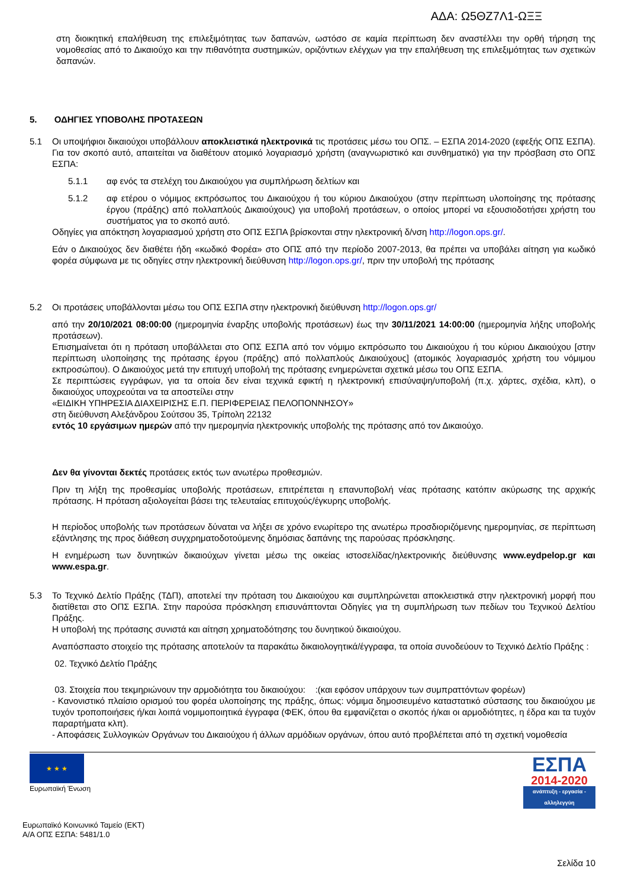ΑΔΑ: Ω5ΘΖ7Λ1-ΩΞΞ
στη διοικητική επαλήθευση της επιλεξιμότητας των δαπανών, ωστόσο σε καμία περίπτωση δεν αναστέλλει την ορθή τήρηση της νομοθεσίας από το Δικαιούχο και την πιθανότητα συστημικών, οριζόντιων ελέγχων για την επαλήθευση της επιλεξιμότητας των σχετικών δαπανών.
5. ΟΔΗΓΙΕΣ ΥΠΟΒΟΛΗΣ ΠΡΟΤΑΣΕΩΝ
5.1 Οι υποψήφιοι δικαιούχοι υποβάλλουν αποκλειστικά ηλεκτρονικά τις προτάσεις μέσω του ΟΠΣ. – ΕΣΠΑ 2014-2020 (εφεξής ΟΠΣ ΕΣΠΑ). Για τον σκοπό αυτό, απαιτείται να διαθέτουν ατομικό λογαριασμό χρήστη (αναγνωριστικό και συνθηματικό) για την πρόσβαση στο ΟΠΣ ΕΣΠΑ:
5.1.1 αφ ενός τα στελέχη του Δικαιούχου για συμπλήρωση δελτίων και
5.1.2 αφ ετέρου ο νόμιμος εκπρόσωπος του Δικαιούχου ή του κύριου Δικαιούχου (στην περίπτωση υλοποίησης της πρότασης έργου (πράξης) από πολλαπλούς Δικαιούχους) για υποβολή προτάσεων, ο οποίος μπορεί να εξουσιοδοτήσει χρήστη του συστήματος για το σκοπό αυτό.
Οδηγίες για απόκτηση λογαριασμού χρήστη στο ΟΠΣ ΕΣΠΑ βρίσκονται στην ηλεκτρονική δ/νση http://logon.ops.gr/.
Εάν ο Δικαιούχος δεν διαθέτει ήδη «κωδικό Φορέα» στο ΟΠΣ από την περίοδο 2007-2013, θα πρέπει να υποβάλει αίτηση για κωδικό φορέα σύμφωνα με τις οδηγίες στην ηλεκτρονική διεύθυνση http://logon.ops.gr/, πριν την υποβολή της πρότασης
5.2 Οι προτάσεις υποβάλλονται μέσω του ΟΠΣ ΕΣΠΑ στην ηλεκτρονική διεύθυνση http://logon.ops.gr/
από την 20/10/2021 08:00:00 (ημερομηνία έναρξης υποβολής προτάσεων) έως την 30/11/2021 14:00:00 (ημερομηνία λήξης υποβολής προτάσεων).
Επισημαίνεται ότι η πρόταση υποβάλλεται στο ΟΠΣ ΕΣΠΑ από τον νόμιμο εκπρόσωπο του Δικαιούχου ή του κύριου Δικαιούχου [στην περίπτωση υλοποίησης της πρότασης έργου (πράξης) από πολλαπλούς Δικαιούχους] (ατομικός λογαριασμός χρήστη του νόμιμου εκπροσώπου). Ο Δικαιούχος μετά την επιτυχή υποβολή της πρότασης ενημερώνεται σχετικά μέσω του ΟΠΣ ΕΣΠΑ.
Σε περιπτώσεις εγγράφων, για τα οποία δεν είναι τεχνικά εφικτή η ηλεκτρονική επισύναψη/υποβολή (π.χ. χάρτες, σχέδια, κλπ), ο δικαιούχος υποχρεούται να τα αποστείλει στην
«ΕΙΔΙΚΗ ΥΠΗΡΕΣΙΑ ΔΙΑΧΕΙΡΙΣΗΣ Ε.Π. ΠΕΡΙΦΕΡΕΙΑΣ ΠΕΛΟΠΟΝΝΗΣΟΥ»
στη διεύθυνση Αλεξάνδρου Σούτσου 35, Τρίπολη 22132
εντός 10 εργάσιμων ημερών από την ημερομηνία ηλεκτρονικής υποβολής της πρότασης από τον Δικαιούχο.
Δεν θα γίνονται δεκτές προτάσεις εκτός των ανωτέρω προθεσμιών.
Πριν τη λήξη της προθεσμίας υποβολής προτάσεων, επιτρέπεται η επανυποβολή νέας πρότασης κατόπιν ακύρωσης της αρχικής πρότασης. Η πρόταση αξιολογείται βάσει της τελευταίας επιτυχούς/έγκυρης υποβολής.
Η περίοδος υποβολής των προτάσεων δύναται να λήξει σε χρόνο ενωρίτερο της ανωτέρω προσδιοριζόμενης ημερομηνίας, σε περίπτωση εξάντλησης της προς διάθεση συγχρηματοδοτούμενης δημόσιας δαπάνης της παρούσας πρόσκλησης.
Η ενημέρωση των δυνητικών δικαιούχων γίνεται μέσω της οικείας ιστοσελίδας/ηλεκτρονικής διεύθυνσης www.eydpelop.gr και www.espa.gr.
5.3 Το Τεχνικό Δελτίο Πράξης (ΤΔΠ), αποτελεί την πρόταση του Δικαιούχου και συμπληρώνεται αποκλειστικά στην ηλεκτρονική μορφή που διατίθεται στο ΟΠΣ ΕΣΠΑ. Στην παρούσα πρόσκληση επισυνάπτονται Οδηγίες για τη συμπλήρωση των πεδίων του Τεχνικού Δελτίου Πράξης.
Η υποβολή της πρότασης συνιστά και αίτηση χρηματοδότησης του δυνητικού δικαιούχου.
Αναπόσπαστο στοιχείο της πρότασης αποτελούν τα παρακάτω δικαιολογητικά/έγγραφα, τα οποία συνοδεύουν το Τεχνικό Δελτίο Πράξης :
02. Τεχνικό Δελτίο Πράξης
03. Στοιχεία που τεκμηριώνουν την αρμοδιότητα του δικαιούχου: :(και εφόσον υπάρχουν των συμπραττόντων φορέων)
- Κανονιστικό πλαίσιο ορισμού του φορέα υλοποίησης της πράξης, όπως: νόμιμα δημοσιευμένο καταστατικό σύστασης του δικαιούχου με τυχόν τροποποιήσεις ή/και λοιπά νομιμοποιητικά έγγραφα (ΦΕΚ, όπου θα εμφανίζεται ο σκοπός ή/και οι αρμοδιότητες, η έδρα και τα τυχόν παραρτήματα κλπ).
- Αποφάσεις Συλλογικών Οργάνων του Δικαιούχου ή άλλων αρμόδιων οργάνων, όπου αυτό προβλέπεται από τη σχετική νομοθεσία
★ ★ ★
Ευρωπαϊκή Ένωση
ΕΣΠΑ
2014-2020
ανάπτυξη - εργασία - αλληλεγγύη
Ευρωπαϊκό Κοινωνικό Ταμείο (ΕΚΤ)
Α/Α ΟΠΣ ΕΣΠΑ: 5481/1.0
Σελίδα 10